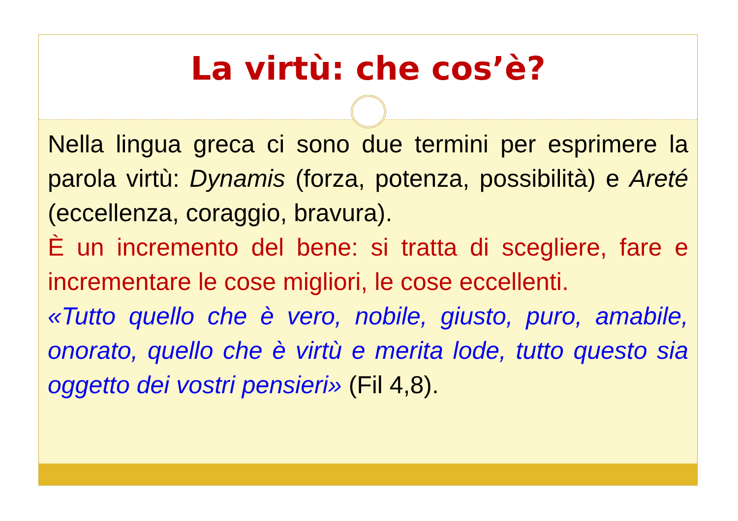La virtù: che cos’è?
Nella lingua greca ci sono due termini per esprimere la parola virtù: Dynamis (forza, potenza, possibilità) e Areté (eccellenza, coraggio, bravura).
È un incremento del bene: si tratta di scegliere, fare e incrementare le cose migliori, le cose eccellenti.
«Tutto quello che è vero, nobile, giusto, puro, amabile, onorato, quello che è virtù e merita lode, tutto questo sia oggetto dei vostri pensieri» (Fil 4,8).